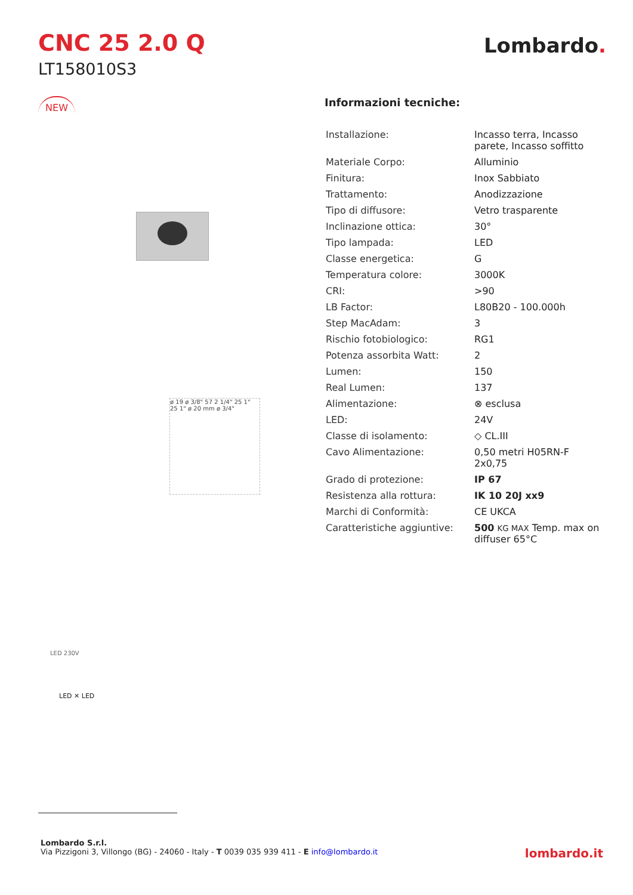CNC 25 2.0 Q
LT158010S3
Lombardo.
NEW
ø 19 ø 3/8" 57 2 1/4" 25 1" 25 1" ø 20 mm ø 3/4"
LED 230V
LED ✕ LED
Informazioni tecniche:
| Installazione: | Incasso terra, Incasso parete, Incasso soffitto |
| Materiale Corpo: | Alluminio |
| Finitura: | Inox Sabbiato |
| Trattamento: | Anodizzazione |
| Tipo di diffusore: | Vetro trasparente |
| Inclinazione ottica: | 30° |
| Tipo lampada: | LED |
| Classe energetica: | G |
| Temperatura colore: | 3000K |
| CRI: | >90 |
| LB Factor: | L80B20 - 100.000h |
| Step MacAdam: | 3 |
| Rischio fotobiologico: | RG1 |
| Potenza assorbita Watt: | 2 |
| Lumen: | 150 |
| Real Lumen: | 137 |
| Alimentazione: | ⊗ esclusa |
| LED: | 24V |
| Classe di isolamento: | ◇ CL.III |
| Cavo Alimentazione: | 0,50 metri H05RN-F 2x0,75 |
| Grado di protezione: | IP 67 |
| Resistenza alla rottura: | IK 10 20J xx9 |
| Marchi di Conformità: | CE UKCA |
| Caratteristiche aggiuntive: | 500 KG MAX Temp. max on diffuser 65°C |
Lombardo S.r.l.
Via Pizzigoni 3, Villongo (BG) - 24060 - Italy - T 0039 035 939 411 - E info@lombardo.it
lombardo.it